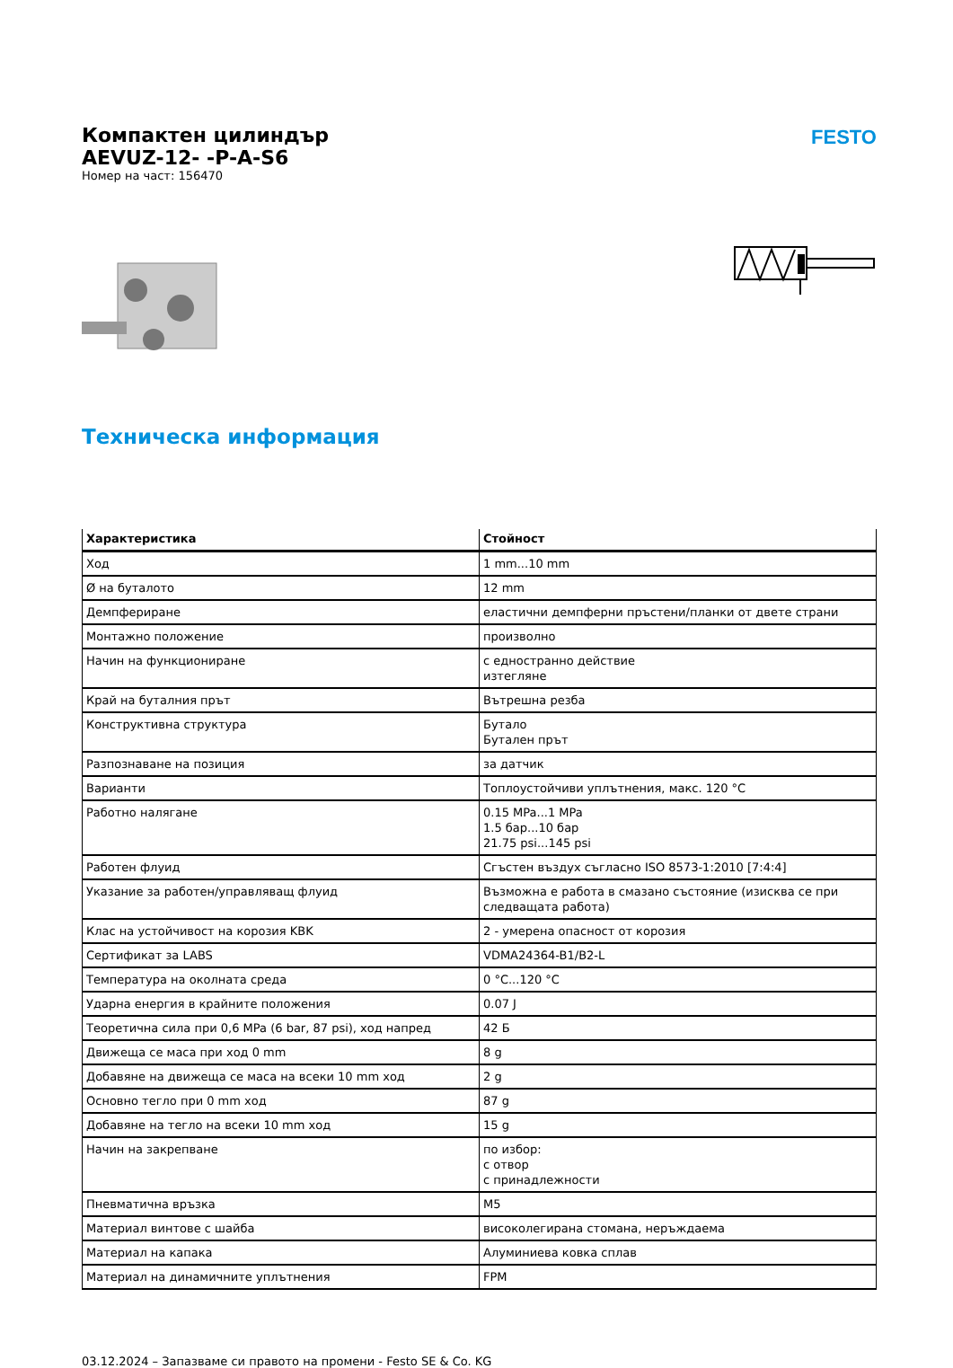FESTO
Компактен цилиндър
AEVUZ-12- -P-A-S6
Номер на част: 156470
Техническа информация
| Характеристика | Стойност |
| --- | --- |
| Ход | 1 mm...10 mm |
| Ø на буталото | 12 mm |
| Демпфериране | еластични демпферни пръстени/планки от двете страни |
| Монтажно положение | произволно |
| Начин на функциониране | с едностранно действие изтегляне |
| Край на буталния прът | Вътрешна резба |
| Конструктивна структура | Бутало Бутален прът |
| Разпознаване на позиция | за датчик |
| Варианти | Топлоустойчиви уплътнения, макс. 120 °C |
| Работно налягане | 0.15 MPa...1 MPa 1.5 бар...10 бар 21.75 psi...145 psi |
| Работен флуид | Сгъстен въздух съгласно ISO 8573-1:2010 [7:4:4] |
| Указание за работен/управляващ флуид | Възможна е работа в смазано състояние (изисква се при следващата работа) |
| Клас на устойчивост на корозия KBK | 2 - умерена опасност от корозия |
| Сертификат за LABS | VDMA24364-B1/B2-L |
| Температура на околната среда | 0 °C...120 °C |
| Ударна енергия в крайните положения | 0.07 J |
| Теоретична сила при 0,6 MPa (6 bar, 87 psi), ход напред | 42 Б |
| Движеща се маса при ход 0 mm | 8 g |
| Добавяне на движеща се маса на всеки 10 mm ход | 2 g |
| Основно тегло при 0 mm ход | 87 g |
| Добавяне на тегло на всеки 10 mm ход | 15 g |
| Начин на закрепване | по избор: с отвор с принадлежности |
| Пневматична връзка | M5 |
| Материал винтове с шайба | високолегирана стомана, неръждаема |
| Материал на капака | Алуминиева ковка сплав |
| Материал на динамичните уплътнения | FPM |
03.12.2024 – Запазваме си правото на промени - Festo SE & Co. KG